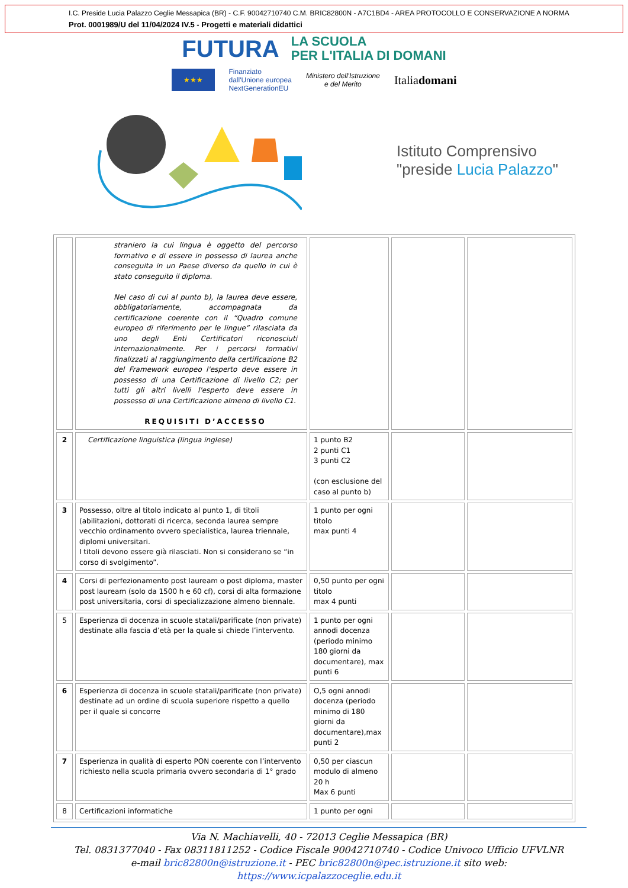I.C. Preside Lucia Palazzo Ceglie Messapica (BR) - C.F. 90042710740 C.M. BRIC82800N - A7C1BD4 - AREA PROTOCOLLO E CONSERVAZIONE A NORMA
Prot. 0001989/U del 11/04/2024 IV.5 - Progetti e materiali didattici
FUTURA LA SCUOLA
PER L'ITALIA DI DOMANI
★★★ Finanziato
dall'Unione europea
NextGenerationEU Ministero dell'Istruzione
e del Merito Italiadomani
Istituto Comprensivo
"preside Lucia Palazzo"
| | straniero la cui lingua è oggetto del percorso formativo e di essere in possesso di laurea anche conseguita in un Paese diverso da quello in cui è stato conseguito il diploma. Nel caso di cui al punto b), la laurea deve essere, obbligatoriamente, accompagnata da certificazione coerente con il “Quadro comune europeo di riferimento per le lingue” rilasciata da uno degli Enti Certificatori riconosciuti internazionalmente. Per i percorsi formativi finalizzati al raggiungimento della certificazione B2 del Framework europeo l'esperto deve essere in possesso di una Certificazione di livello C2; per tutti gli altri livelli l'esperto deve essere in possesso di una Certificazione almeno di livello C1. REQUISITI D’ACCESSO | | | |
| 2 | Certificazione linguistica (lingua inglese) | 1 punto B2 2 punti C1 3 punti C2 (con esclusione del caso al punto b) | | |
| 3 | Possesso, oltre al titolo indicato al punto 1, di titoli (abilitazioni, dottorati di ricerca, seconda laurea sempre vecchio ordinamento ovvero specialistica, laurea triennale, diplomi universitari. I titoli devono essere già rilasciati. Non si considerano se “in corso di svolgimento”. | 1 punto per ogni titolo max punti 4 | | |
| 4 | Corsi di perfezionamento post lauream o post diploma, master post lauream (solo da 1500 h e 60 cf), corsi di alta formazione post universitaria, corsi di specializzazione almeno biennale. | 0,50 punto per ogni titolo max 4 punti | | |
| 5 | Esperienza di docenza in scuole statali/parificate (non private) destinate alla fascia d’età per la quale si chiede l’intervento. | 1 punto per ogni annodi docenza (periodo minimo 180 giorni da documentare), max punti 6 | | |
| 6 | Esperienza di docenza in scuole statali/parificate (non private) destinate ad un ordine di scuola superiore rispetto a quello per il quale si concorre | O,5 ogni annodi docenza (periodo minimo di 180 giorni da documentare),max punti 2 | | |
| 7 | Esperienza in qualità di esperto PON coerente con l’intervento richiesto nella scuola primaria ovvero secondaria di 1° grado | 0,50 per ciascun modulo di almeno 20 h Max 6 punti | | |
| 8 | Certificazioni informatiche | 1 punto per ogni | | |
Via N. Machiavelli, 40 - 72013 Ceglie Messapica (BR)
Tel. 0831377040 - Fax 08311811252 - Codice Fiscale 90042710740 - Codice Univoco Ufficio UFVLNR
e-mail bric82800n@istruzione.it - PEC bric82800n@pec.istruzione.it sito web: https://www.icpalazzoceglie.edu.it